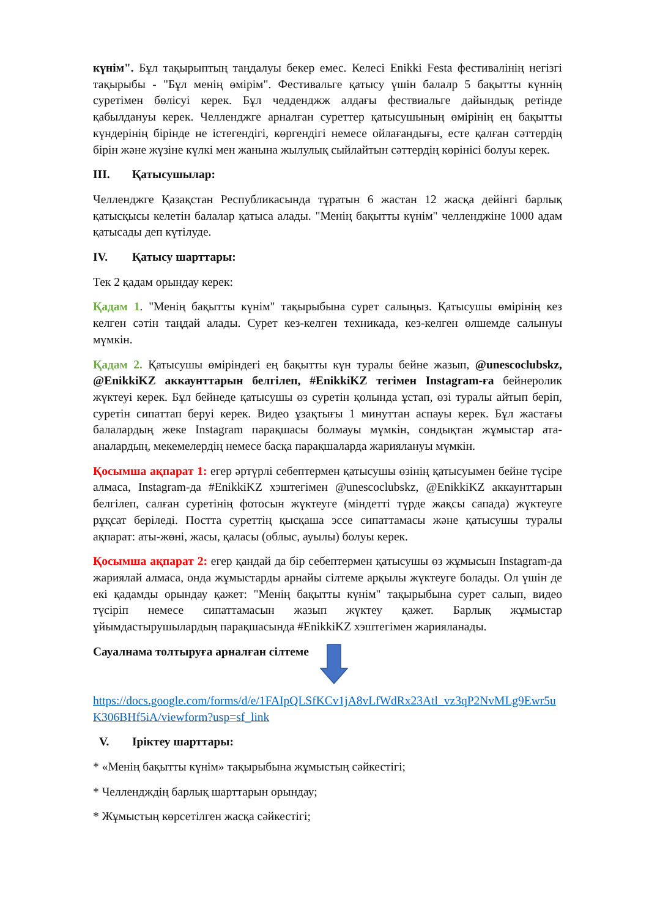күнім". Бұл тақырыптың таңдалуы бекер емес. Келесі Enikki Festa фестивалінің негізгі тақырыбы - "Бұл менің өмірім". Фестивальге қатысу үшін балалр 5 бақытты күннің суретімен бөлісуі керек. Бұл чедденджж алдағы фествиальге дайындық ретінде қабылдануы керек. Челленджге арналған суреттер қатысушының өмірінің ең бақытты күндерінің бірінде не істегендігі, көргендігі немесе ойлағандығы, есте қалған сәттердің бірін және жүзіне күлкі мен жанына жылулық сыйлайтын сәттердің көрінісі болуы керек.
III. Қатысушылар:
Челленджге Қазақстан Республикасында тұратын 6 жастан 12 жасқа дейінгі барлық қатысқысы келетін балалар қатыса алады. "Менің бақытты күнім" челленджіне 1000 адам қатысады деп күтілуде.
IV. Қатысу шарттары:
Тек 2 қадам орындау керек:
Қадам 1. "Менің бақытты күнім" тақырыбына сурет салыңыз. Қатысушы өмірінің кез келген сәтін таңдай алады. Сурет кез-келген техникада, кез-келген өлшемде салынуы мүмкін.
Қадам 2. Қатысушы өміріндегі ең бақытты күн туралы бейне жазып, @unescoclubskz, @EnikkiKZ аккаунттарын белгілеп, #EnikkiKZ тегімен Instagram-ға бейнеролик жүктеуі керек. Бұл бейнеде қатысушы өз суретін қолында ұстап, өзі туралы айтып беріп, суретін сипаттап беруі керек. Видео ұзақтығы 1 минуттан аспауы керек. Бұл жастағы балалардың жеке Instagram парақшасы болмауы мүмкін, сондықтан жұмыстар ата-аналардың, мекемелердің немесе басқа парақшаларда жариялануы мүмкін.
Қосымша ақпарат 1: егер әртүрлі себептермен қатысушы өзінің қатысуымен бейне түсіре алмаса, Instagram-да #EnikkiKZ хэштегімен @unescoclubskz, @EnikkiKZ аккаунттарын белгілеп, салған суретінің фотосын жүктеуге (міндетті түрде жақсы сапада) жүктеуге рұқсат беріледі. Постта суреттің қысқаша эссе сипаттамасы және қатысушы туралы ақпарат: аты-жөні, жасы, қаласы (облыс, ауылы) болуы керек.
Қосымша ақпарат 2: егер қандай да бір себептермен қатысушы өз жұмысын Instagram-да жариялай алмаса, онда жұмыстарды арнайы сілтеме арқылы жүктеуге болады. Ол үшін де екі қадамды орындау қажет: "Менің бақытты күнім" тақырыбына сурет салып, видео түсіріп немесе сипаттамасын жазып жүктеу қажет. Барлық жұмыстар ұйымдастырушылардың парақшасында #EnikkiKZ хэштегімен жарияланады.
Сауалнама толтыруға арналған сілтеме
https://docs.google.com/forms/d/e/1FAIpQLSfKCv1jA8vLfWdRx23Atl_vz3qP2NvMLg9Ewr5uK306BHf5iA/viewform?usp=sf_link
V. Іріктеу шарттары:
* «Менің бақытты күнім» тақырыбына жұмыстың сәйкестігі;
* Челлендждің барлық шарттарын орындау;
* Жұмыстың көрсетілген жасқа сәйкестігі;